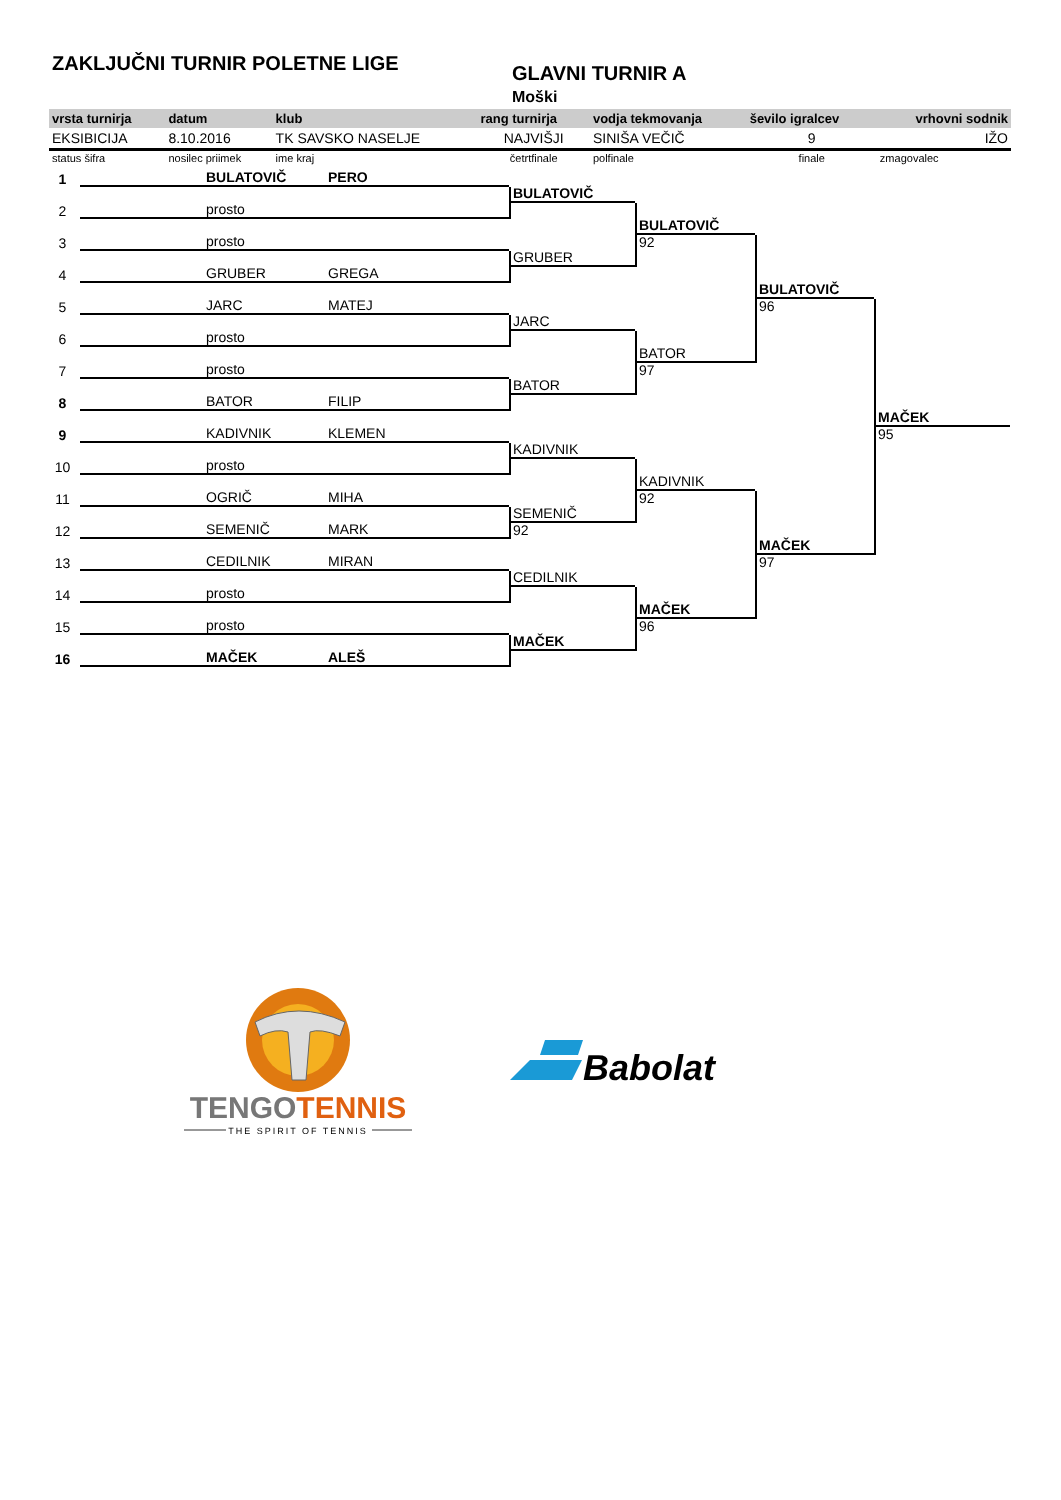ZAKLJUČNI TURNIR POLETNE LIGE GLAVNI TURNIR A
Moški
| vrsta turnirja | datum | klub | rang turnirja | vodja tekmovanja | ševilo igralcev | vrhovni sodnik |
| --- | --- | --- | --- | --- | --- | --- |
| EKSIBICIJA | 8.10.2016 | TK SAVSKO NASELJE | NAJVIŠJI | SINIŠA VEČIČ | 9 | IŽO |
| status šifra | nosilec priimek | ime kraj | četrtfinale | polfinale | finale | zmagovalec |
1
BULATOVIČ PERO
2
prosto
3
prosto
4
GRUBER GREGA
5
JARC MATEJ
6
prosto
7
prosto
8
BATOR FILIP
9
KADIVNIK KLEMEN
10
prosto
11
OGRIČ MIHA
12
SEMENIČ MARK
13
CEDILNIK MIRAN
14
prosto
15
prosto
16
MAČEK ALEŠ
BULATOVIČ
GRUBER
JARC
BATOR
KADIVNIK
SEMENIČ
92
CEDILNIK
MAČEK
BULATOVIČ
92
BATOR
97
KADIVNIK
92
MAČEK
96
BULATOVIČ
96
MAČEK
97
MAČEK
95
TENGOTENNIS
THE SPIRIT OF TENNIS
Babolat